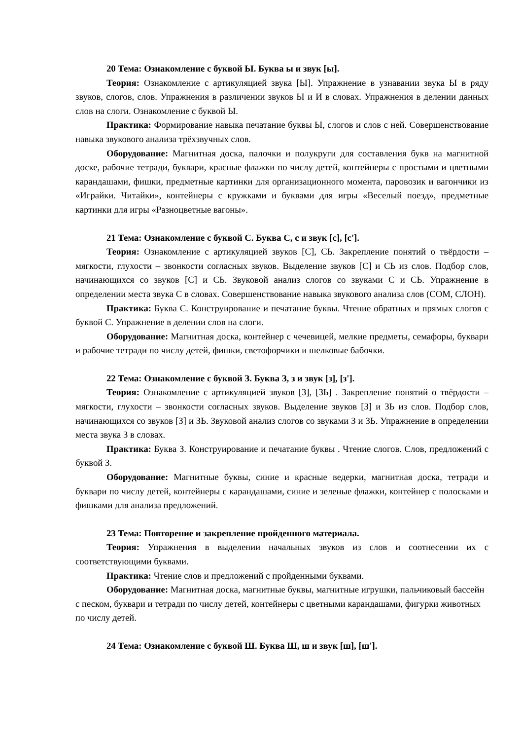20 Тема: Ознакомление с буквой Ы. Буква ы и звук [ы].
Теория: Ознакомление с артикуляцией звука [Ы]. Упражнение в узнавании звука Ы в ряду звуков, слогов, слов. Упражнения в различении звуков Ы и И в словах. Упражнения в делении данных слов на слоги. Ознакомление с буквой Ы.
Практика: Формирование навыка печатание буквы Ы, слогов и слов с ней. Совершенствование навыка звукового анализа трёхзвучных слов.
Оборудование: Магнитная доска, палочки и полукруги для составления букв на магнитной доске, рабочие тетради, буквари, красные флажки по числу детей, контейнеры с простыми и цветными карандашами, фишки, предметные картинки для организационного момента, паровозик и вагончики из «Играйки. Читайки», контейнеры с кружками и буквами для игры «Веселый поезд», предметные картинки для игры «Разноцветные вагоны».
21 Тема: Ознакомление с буквой С. Буква С, с и звук [с], [с'].
Теория: Ознакомление с артикуляцией звуков [С], СЬ. Закрепление понятий о твёрдости – мягкости, глухости – звонкости согласных звуков. Выделение звуков [С] и СЬ из слов. Подбор слов, начинающихся со звуков [С] и СЬ. Звуковой анализ слогов со звуками С и СЬ. Упражнение в определении места звука С в словах. Совершенствование навыка звукового анализа слов (СОМ, СЛОН).
Практика: Буква С. Конструирование и печатание буквы. Чтение обратных и прямых слогов с буквой С. Упражнение в делении слов на слоги.
Оборудование: Магнитная доска, контейнер с чечевицей, мелкие предметы, семафоры, буквари и рабочие тетради по числу детей, фишки, светофорчики и шелковые бабочки.
22 Тема: Ознакомление с буквой З. Буква З, з и звук [з], [з'].
Теория: Ознакомление с артикуляцией звуков [З], [ЗЬ] . Закрепление понятий о твёрдости – мягкости, глухости – звонкости согласных звуков. Выделение звуков [З] и ЗЬ из слов. Подбор слов, начинающихся со звуков [З] и ЗЬ. Звуковой анализ слогов со звуками З и ЗЬ. Упражнение в определении места звука З в словах.
Практика: Буква З. Конструирование и печатание буквы . Чтение слогов. Слов, предложений с буквой З.
Оборудование: Магнитные буквы, синие и красные ведерки, магнитная доска, тетради и буквари по числу детей, контейнеры с карандашами, синие и зеленые флажки, контейнер с полосками и фишками для анализа предложений.
23 Тема: Повторение и закрепление пройденного материала.
Теория: Упражнения в выделении начальных звуков из слов и соотнесении их с соответствующими буквами.
Практика: Чтение слов и предложений с пройденными буквами.
Оборудование: Магнитная доска, магнитные буквы, магнитные игрушки, пальчиковый бассейн с песком, буквари и тетради по числу детей, контейнеры с цветными карандашами, фигурки животных по числу детей.
24 Тема: Ознакомление с буквой Ш. Буква Ш, ш и звук [ш], [ш'].